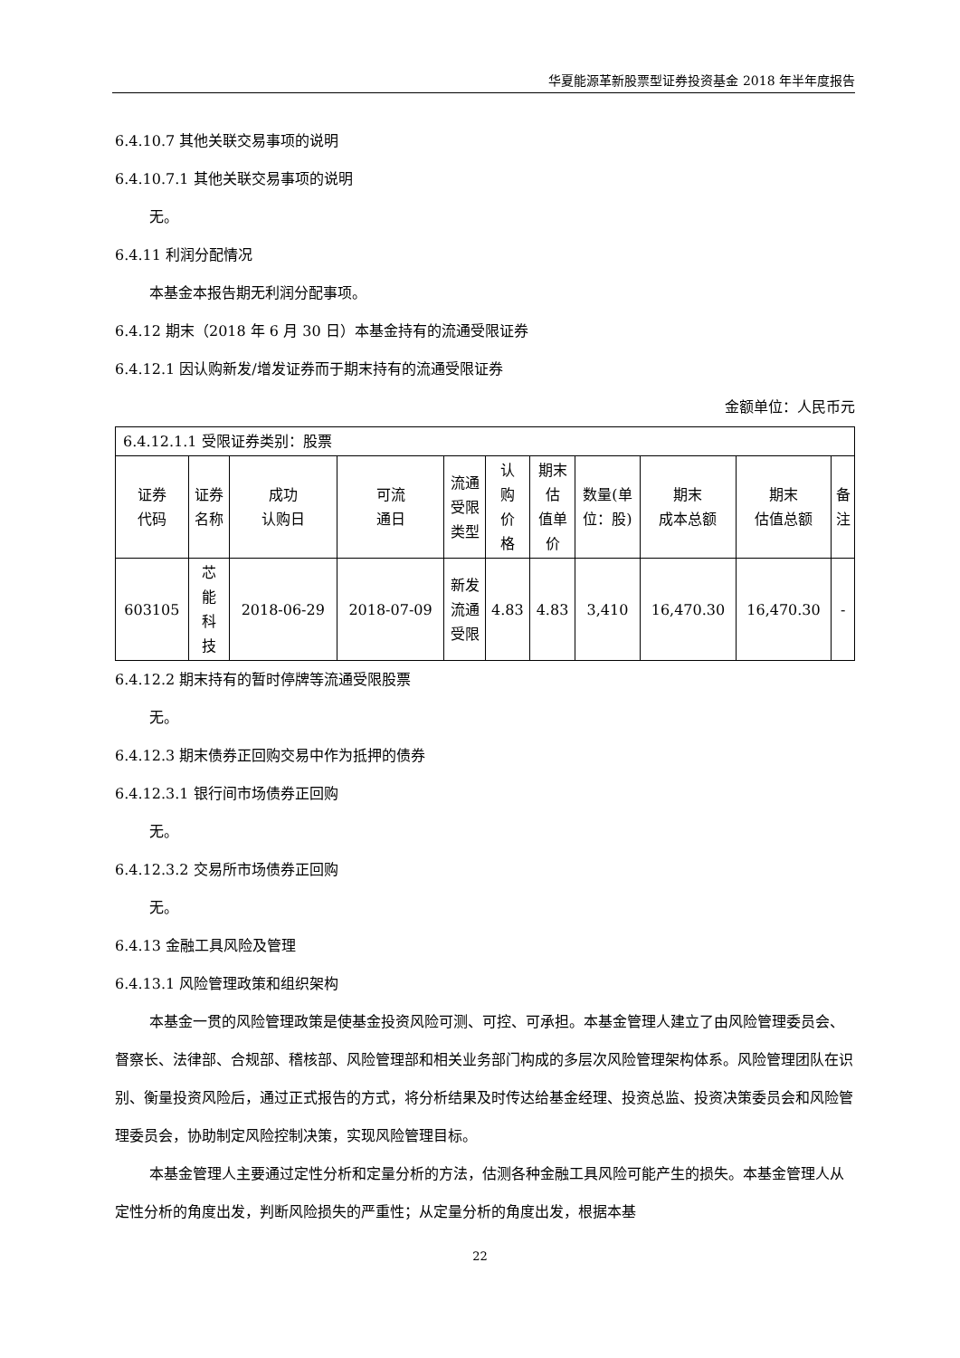华夏能源革新股票型证券投资基金 2018 年半年度报告
6.4.10.7 其他关联交易事项的说明
6.4.10.7.1 其他关联交易事项的说明
无。
6.4.11 利润分配情况
本基金本报告期无利润分配事项。
6.4.12 期末（2018 年 6 月 30 日）本基金持有的流通受限证券
6.4.12.1 因认购新发/增发证券而于期末持有的流通受限证券
金额单位：人民币元
| 6.4.12.1.1 受限证券类别：股票 | | | | | | | | | | |
| 证券 代码 | 证券 名称 | 成功 认购日 | 可流 通日 | 流通 受限 类型 | 认 购 价 格 | 期末 估 值单 价 | 数量(单 位：股) | 期末 成本总额 | 期末 估值总额 | 备 注 |
| 603105 | 芯 能 科 技 | 2018-06-29 | 2018-07-09 | 新发 流通 受限 | 4.83 | 4.83 | 3,410 | 16,470.30 | 16,470.30 | - |
6.4.12.2 期末持有的暂时停牌等流通受限股票
无。
6.4.12.3 期末债券正回购交易中作为抵押的债券
6.4.12.3.1 银行间市场债券正回购
无。
6.4.12.3.2 交易所市场债券正回购
无。
6.4.13 金融工具风险及管理
6.4.13.1 风险管理政策和组织架构
本基金一贯的风险管理政策是使基金投资风险可测、可控、可承担。本基金管理人建立了由风险管理委员会、督察长、法律部、合规部、稽核部、风险管理部和相关业务部门构成的多层次风险管理架构体系。风险管理团队在识别、衡量投资风险后，通过正式报告的方式，将分析结果及时传达给基金经理、投资总监、投资决策委员会和风险管理委员会，协助制定风险控制决策，实现风险管理目标。
本基金管理人主要通过定性分析和定量分析的方法，估测各种金融工具风险可能产生的损失。本基金管理人从定性分析的角度出发，判断风险损失的严重性；从定量分析的角度出发，根据本基
22